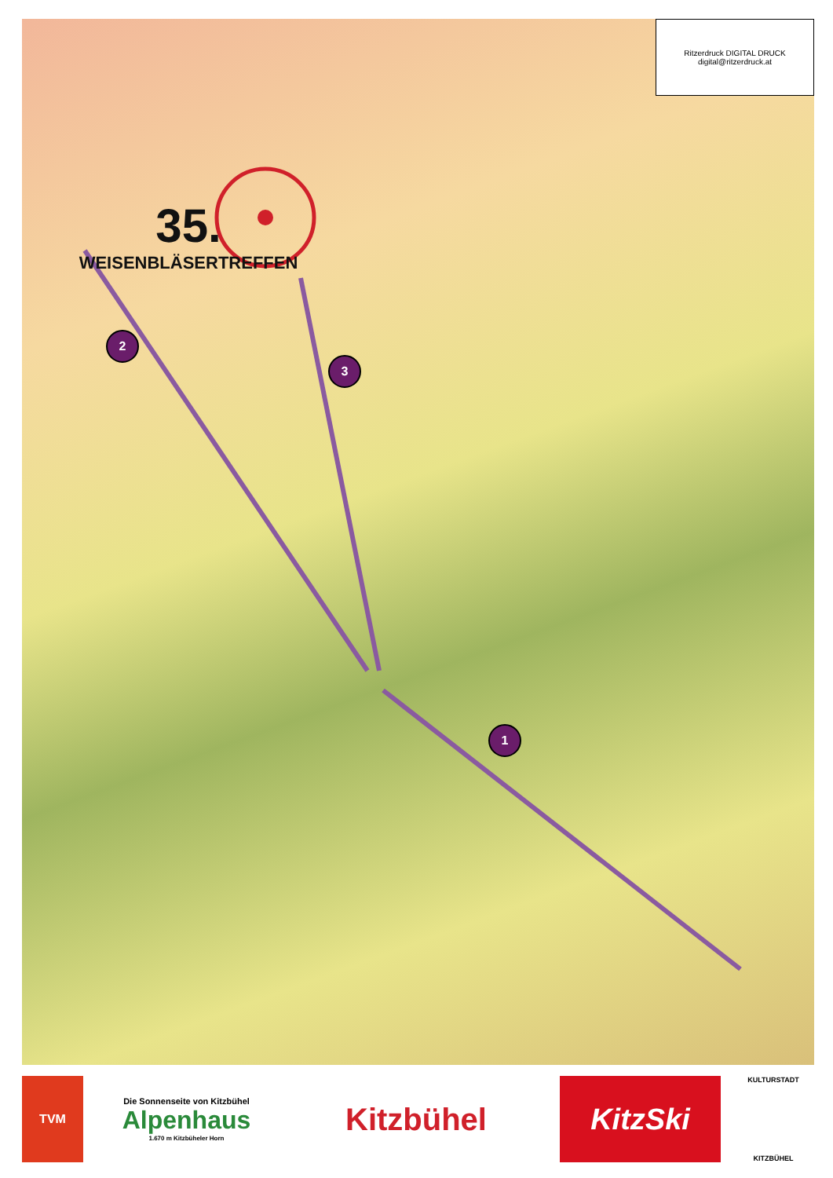35.
WEISENBLÄSERTREFFEN
2
3
1
Ritzerdruck DIGITAL DRUCK
digital@ritzerdruck.at
TVM
Die Sonnenseite von Kitzbühel
Alpenhaus
1.670 m Kitzbüheler Horn
Kitzbühel KitzSki
KULTURSTADT
KITZBÜHEL